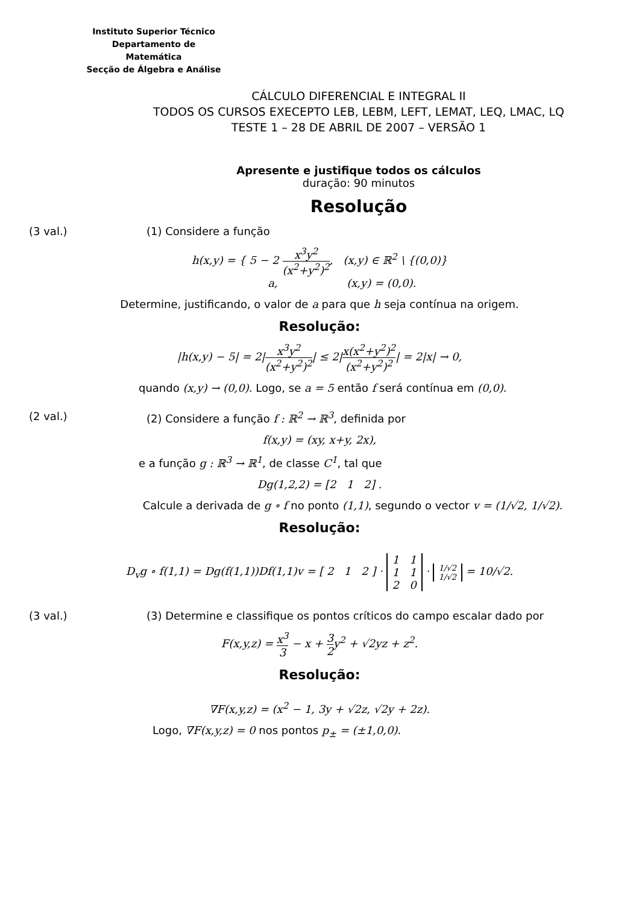Instituto Superior Técnico
Departamento de Matemática
Secção de Álgebra e Análise
CÁLCULO DIFERENCIAL E INTEGRAL II
TODOS OS CURSOS EXECEPTO LEB, LEBM, LEFT, LEMAT, LEQ, LMAC, LQ
TESTE 1 – 28 DE ABRIL DE 2007 – VERSÃO 1
Apresente e justifique todos os cálculos
duração: 90 minutos
Resolução
(3 val.) (1) Considere a função
h(x,y) = { 5 − 2 x<sup>3</sup>y<sup>2</sup> (x<sup>2</sup>+y<sup>2</sup>)<sup>2</sup>, (x,y) ∈ ℝ<sup>2</sup> \ {(0,0)}
a, (x,y) = (0,0).
Determine, justificando, o valor de a para que h seja contínua na origem.
Resolução:
|h(x,y) − 5| = 2|x<sup>3</sup>y<sup>2</sup> (x<sup>2</sup>+y<sup>2</sup>)<sup>2</sup>| ≤ 2|x(x<sup>2</sup>+y<sup>2</sup>)<sup>2</sup> (x<sup>2</sup>+y<sup>2</sup>)<sup>2</sup>| = 2|x| → 0,
quando (x,y) → (0,0). Logo, se a = 5 então f será contínua em (0,0).
(2 val.) (2) Considere a função f : ℝ<sup>2</sup> → ℝ<sup>3</sup>, definida por
f(x,y) = (xy, x+y, 2x),
e a função g : ℝ<sup>3</sup> → ℝ<sup>1</sup>, de classe C<sup>1</sup>, tal que
Dg(1,2,2) = [2 1 2] .
Calcule a derivada de g ∘ f no ponto (1,1), segundo o vector v = (1/√2, 1/√2).
Resolução:
D<sub>v</sub>g ∘ f(1,1) = Dg(f(1,1))Df(1,1)v = [ 2 1 2 ] · 1 1
1 1
2 0 · 1/√2
1/√2 = 10/√2.
(3 val.) (3) Determine e classifique os pontos críticos do campo escalar dado por
F(x,y,z) = x<sup>3</sup> 3 − x + 3 2y<sup>2</sup> + √2yz + z<sup>2</sup>.
Resolução:
∇F(x,y,z) = (x<sup>2</sup> − 1, 3y + √2z, √2y + 2z).
Logo, ∇F(x,y,z) = 0 nos pontos p<sub>±</sub> = (±1,0,0).